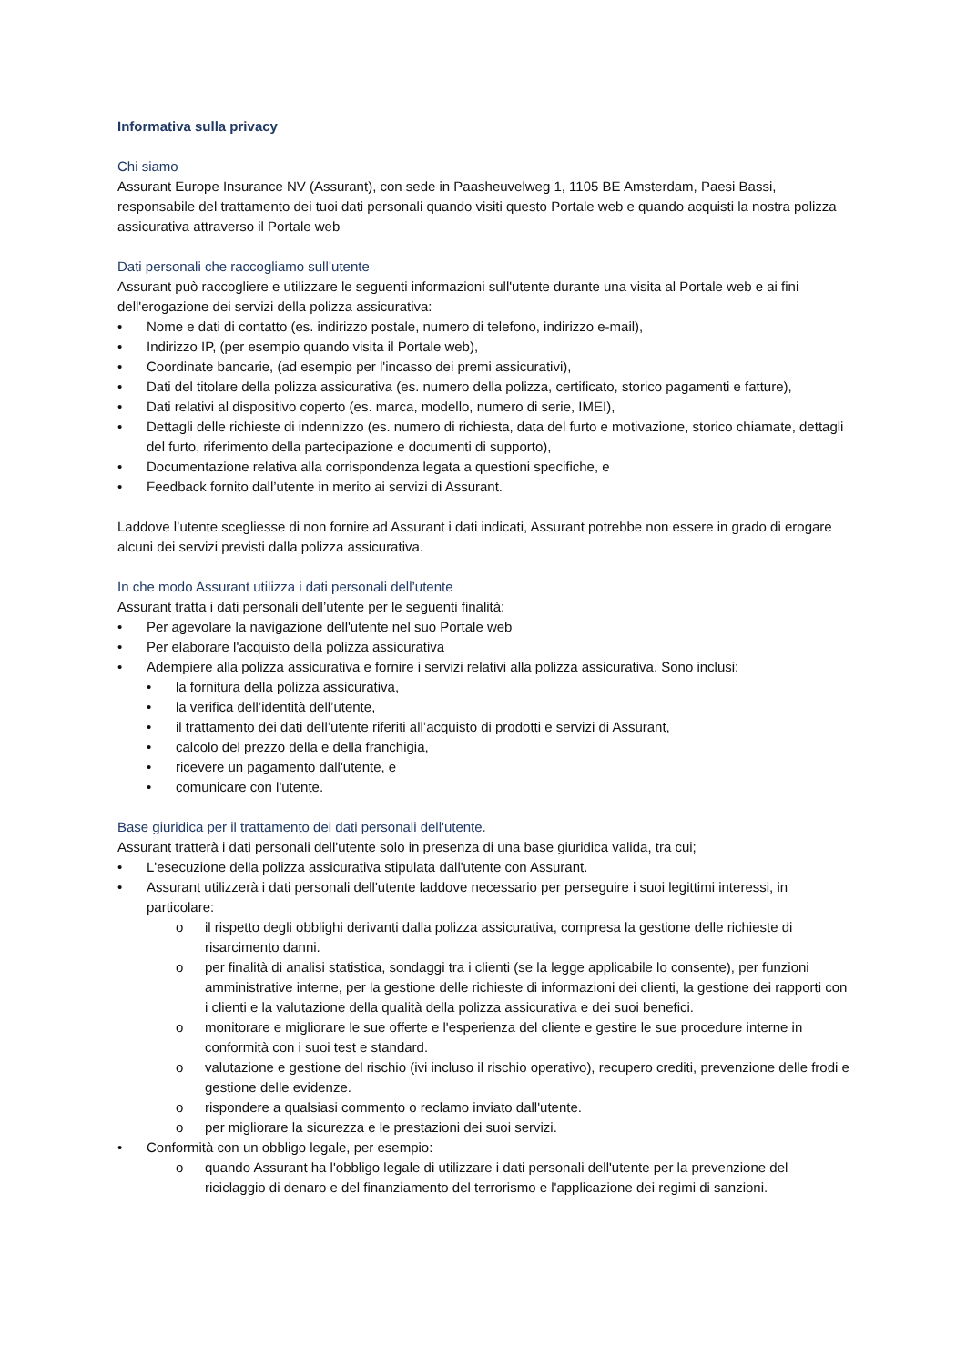Informativa sulla privacy
Chi siamo
Assurant Europe Insurance NV (Assurant), con sede in Paasheuvelweg 1, 1105 BE Amsterdam, Paesi Bassi, responsabile del trattamento dei tuoi dati personali quando visiti questo Portale web e quando acquisti la nostra polizza assicurativa attraverso il Portale web
Dati personali che raccogliamo sull’utente
Assurant può raccogliere e utilizzare le seguenti informazioni sull'utente durante una visita al Portale web e ai fini dell'erogazione dei servizi della polizza assicurativa:
• Nome e dati di contatto (es. indirizzo postale, numero di telefono, indirizzo e-mail),
• Indirizzo IP, (per esempio quando visita il Portale web),
• Coordinate bancarie, (ad esempio per l'incasso dei premi assicurativi),
• Dati del titolare della polizza assicurativa (es. numero della polizza, certificato, storico pagamenti e fatture),
• Dati relativi al dispositivo coperto (es. marca, modello, numero di serie, IMEI),
• Dettagli delle richieste di indennizzo (es. numero di richiesta, data del furto e motivazione, storico chiamate, dettagli del furto, riferimento della partecipazione e documenti di supporto),
• Documentazione relativa alla corrispondenza legata a questioni specifiche, e
• Feedback fornito dall’utente in merito ai servizi di Assurant.
Laddove l’utente scegliesse di non fornire ad Assurant i dati indicati, Assurant potrebbe non essere in grado di erogare alcuni dei servizi previsti dalla polizza assicurativa.
In che modo Assurant utilizza i dati personali dell’utente
Assurant tratta i dati personali dell’utente per le seguenti finalità:
• Per agevolare la navigazione dell'utente nel suo Portale web
• Per elaborare l'acquisto della polizza assicurativa
• Adempiere alla polizza assicurativa e fornire i servizi relativi alla polizza assicurativa. Sono inclusi:
• la fornitura della polizza assicurativa,
• la verifica dell’identità dell’utente,
• il trattamento dei dati dell’utente riferiti all’acquisto di prodotti e servizi di Assurant,
• calcolo del prezzo della e della franchigia,
• ricevere un pagamento dall'utente, e
• comunicare con l'utente.
Base giuridica per il trattamento dei dati personali dell'utente.
Assurant tratterà i dati personali dell'utente solo in presenza di una base giuridica valida, tra cui;
• L'esecuzione della polizza assicurativa stipulata dall'utente con Assurant.
• Assurant utilizzerà i dati personali dell'utente laddove necessario per perseguire i suoi legittimi interessi, in particolare:
o il rispetto degli obblighi derivanti dalla polizza assicurativa, compresa la gestione delle richieste di risarcimento danni.
o per finalità di analisi statistica, sondaggi tra i clienti (se la legge applicabile lo consente), per funzioni amministrative interne, per la gestione delle richieste di informazioni dei clienti, la gestione dei rapporti con i clienti e la valutazione della qualità della polizza assicurativa e dei suoi benefici.
o monitorare e migliorare le sue offerte e l'esperienza del cliente e gestire le sue procedure interne in conformità con i suoi test e standard.
o valutazione e gestione del rischio (ivi incluso il rischio operativo), recupero crediti, prevenzione delle frodi e gestione delle evidenze.
o rispondere a qualsiasi commento o reclamo inviato dall'utente.
o per migliorare la sicurezza e le prestazioni dei suoi servizi.
• Conformità con un obbligo legale, per esempio:
o quando Assurant ha l'obbligo legale di utilizzare i dati personali dell'utente per la prevenzione del riciclaggio di denaro e del finanziamento del terrorismo e l'applicazione dei regimi di sanzioni.